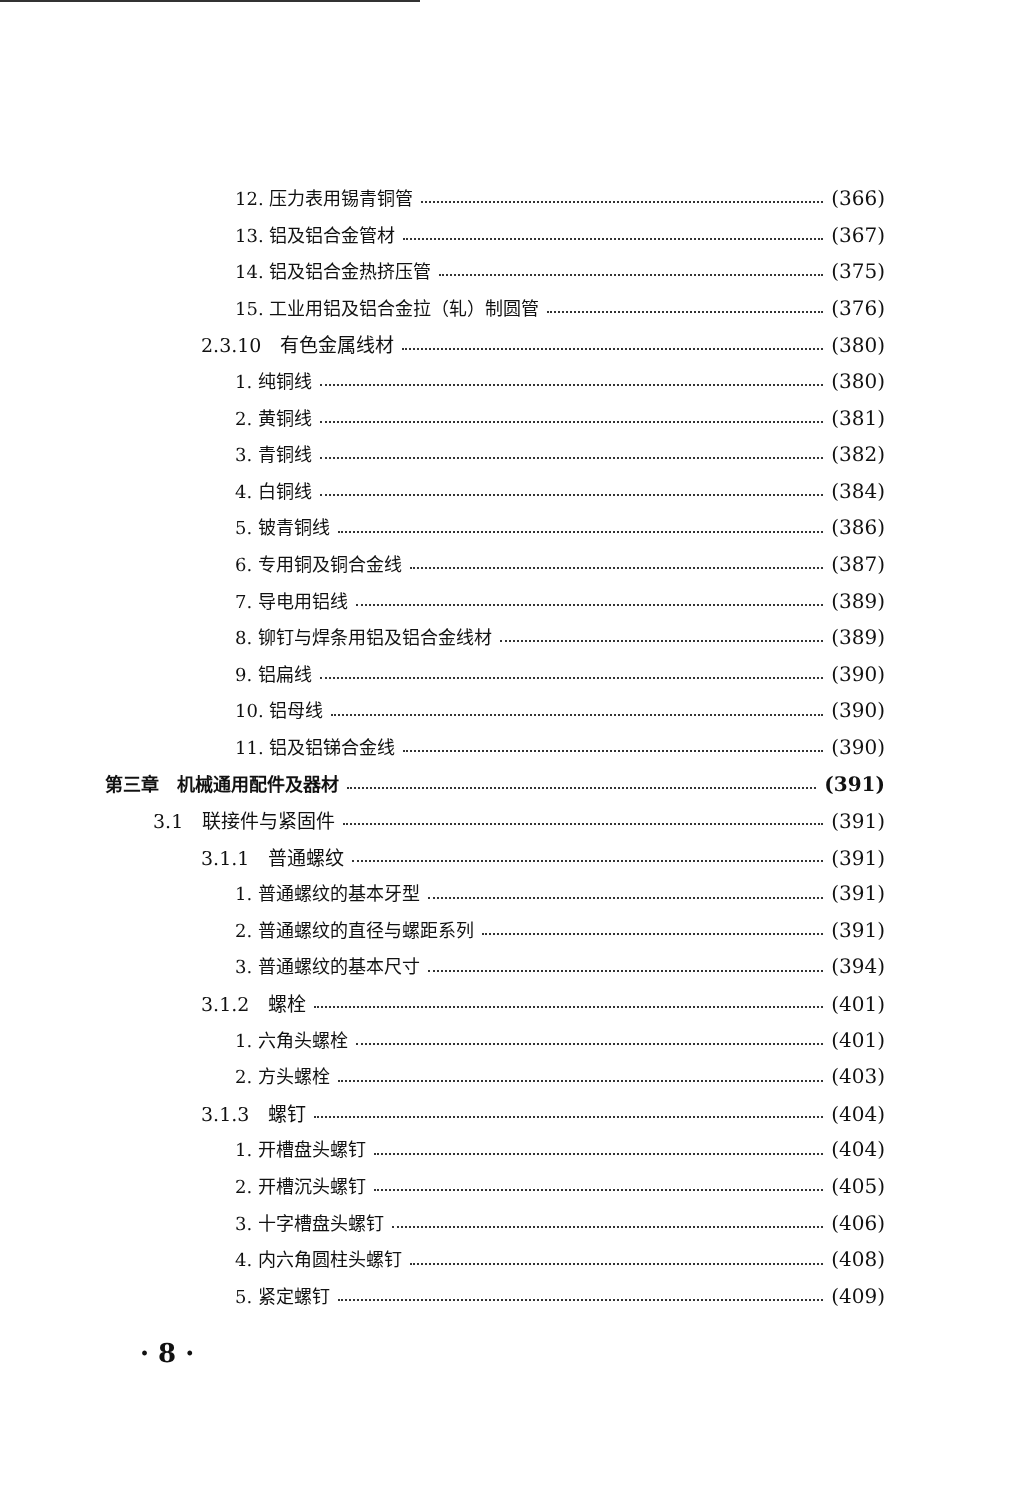12. 压力表用锡青铜管 (366)
13. 铝及铝合金管材 (367)
14. 铝及铝合金热挤压管 (375)
15. 工业用铝及铝合金拉（轧）制圆管 (376)
2.3.10　有色金属线材 (380)
1. 纯铜线 (380)
2. 黄铜线 (381)
3. 青铜线 (382)
4. 白铜线 (384)
5. 铍青铜线 (386)
6. 专用铜及铜合金线 (387)
7. 导电用铝线 (389)
8. 铆钉与焊条用铝及铝合金线材 (389)
9. 铝扁线 (390)
10. 铝母线 (390)
11. 铝及铝锑合金线 (390)
第三章　机械通用配件及器材 (391)
3.1　联接件与紧固件 (391)
3.1.1　普通螺纹 (391)
1. 普通螺纹的基本牙型 (391)
2. 普通螺纹的直径与螺距系列 (391)
3. 普通螺纹的基本尺寸 (394)
3.1.2　螺栓 (401)
1. 六角头螺栓 (401)
2. 方头螺栓 (403)
3.1.3　螺钉 (404)
1. 开槽盘头螺钉 (404)
2. 开槽沉头螺钉 (405)
3. 十字槽盘头螺钉 (406)
4. 内六角圆柱头螺钉 (408)
5. 紧定螺钉 (409)
· 8 ·